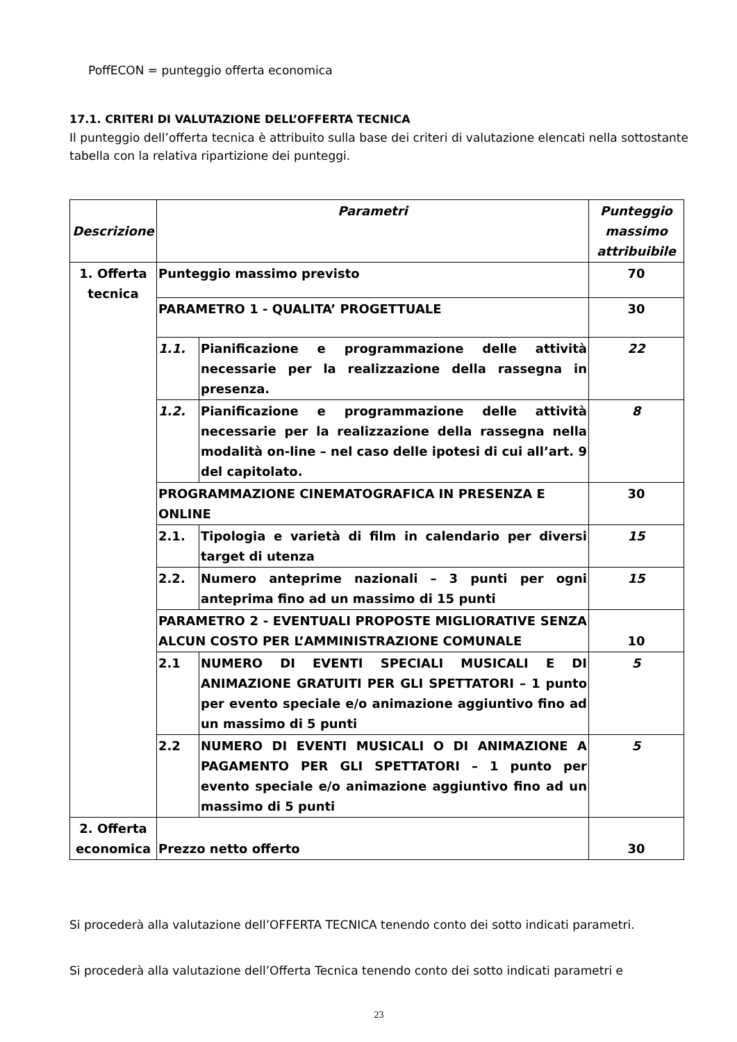PoffECON = punteggio offerta economica
17.1. CRITERI DI VALUTAZIONE DELL’OFFERTA TECNICA
Il punteggio dell’offerta tecnica è attribuito sulla base dei criteri di valutazione elencati nella sottostante tabella con la relativa ripartizione dei punteggi.
| Descrizione | Parametri | | Punteggio massimo attribuibile |
| --- | --- | --- | --- |
| 1. Offerta tecnica | Punteggio massimo previsto | | 70 |
| | PARAMETRO 1 - QUALITA’ PROGETTUALE | | 30 |
| | 1.1. | Pianificazione e programmazione delle attività necessarie per la realizzazione della rassegna in presenza. | 22 |
| | 1.2. | Pianificazione e programmazione delle attività necessarie per la realizzazione della rassegna nella modalità on-line – nel caso delle ipotesi di cui all’art. 9 del capitolato. | 8 |
| | PROGRAMMAZIONE CINEMATOGRAFICA IN PRESENZA E ONLINE | | 30 |
| | 2.1. | Tipologia e varietà di film in calendario per diversi target di utenza | 15 |
| | 2.2. | Numero anteprime nazionali – 3 punti per ogni anteprima fino ad un massimo di 15 punti | 15 |
| | PARAMETRO 2 - EVENTUALI PROPOSTE MIGLIORATIVE SENZA ALCUN COSTO PER L’AMMINISTRAZIONE COMUNALE | | 10 |
| | 2.1 | NUMERO DI EVENTI SPECIALI MUSICALI E DI ANIMAZIONE GRATUITI PER GLI SPETTATORI – 1 punto per evento speciale e/o animazione aggiuntivo fino ad un massimo di 5 punti | 5 |
| | 2.2 | NUMERO DI EVENTI MUSICALI O DI ANIMAZIONE A PAGAMENTO PER GLI SPETTATORI – 1 punto per evento speciale e/o animazione aggiuntivo fino ad un massimo di 5 punti | 5 |
| 2. Offerta economica | Prezzo netto offerto | | 30 |
Si procederà alla valutazione dell’OFFERTA TECNICA tenendo conto dei sotto indicati parametri.
Si procederà alla valutazione dell’Offerta Tecnica tenendo conto dei sotto indicati parametri e
23